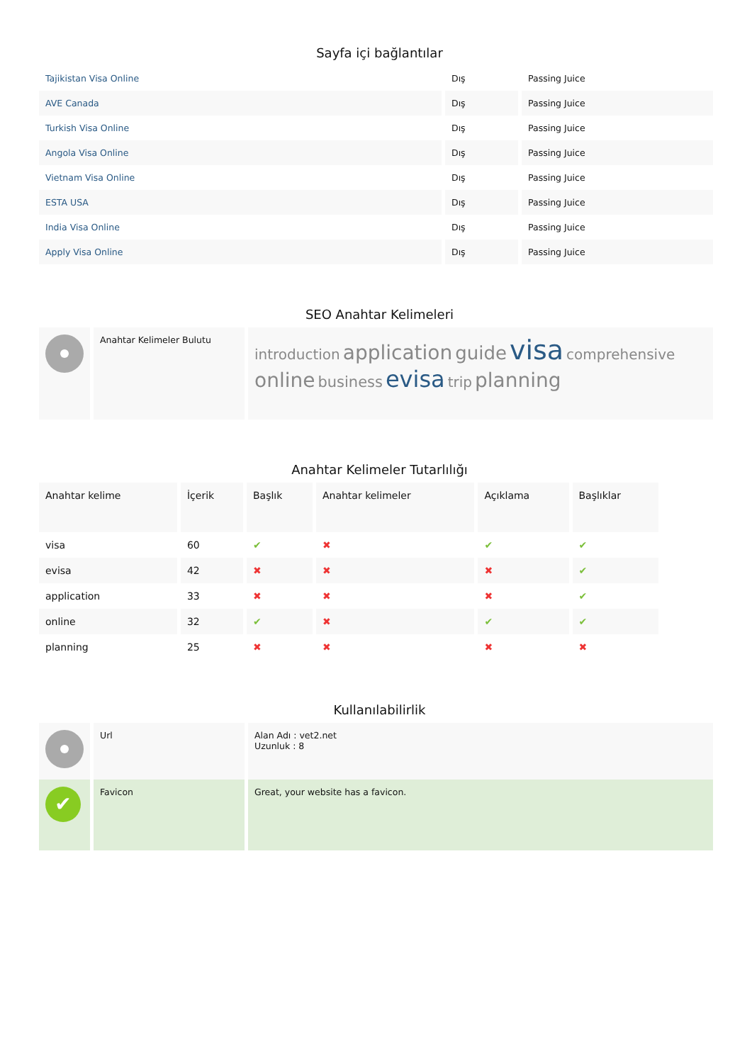Sayfa içi bağlantılar
| Tajikistan Visa Online | Dış | Passing Juice |
| AVE Canada | Dış | Passing Juice |
| Turkish Visa Online | Dış | Passing Juice |
| Angola Visa Online | Dış | Passing Juice |
| Vietnam Visa Online | Dış | Passing Juice |
| ESTA USA | Dış | Passing Juice |
| India Visa Online | Dış | Passing Juice |
| Apply Visa Online | Dış | Passing Juice |
SEO Anahtar Kelimeleri
| | Anahtar Kelimeler Bulutu | introduction application guide visa comprehensive online business evisa trip planning |
Anahtar Kelimeler Tutarlılığı
| Anahtar kelime | İçerik | Başlık | Anahtar kelimeler | Açıklama | Başlıklar |
| --- | --- | --- | --- | --- | --- |
| visa | 60 | ✔ | ✖ | ✔ | ✔ |
| evisa | 42 | ✖ | ✖ | ✖ | ✔ |
| application | 33 | ✖ | ✖ | ✖ | ✔ |
| online | 32 | ✔ | ✖ | ✔ | ✔ |
| planning | 25 | ✖ | ✖ | ✖ | ✖ |
Kullanılabilirlik
| | Url | Alan Adı : vet2.net Uzunluk : 8 |
| ✔ | Favicon | Great, your website has a favicon. |